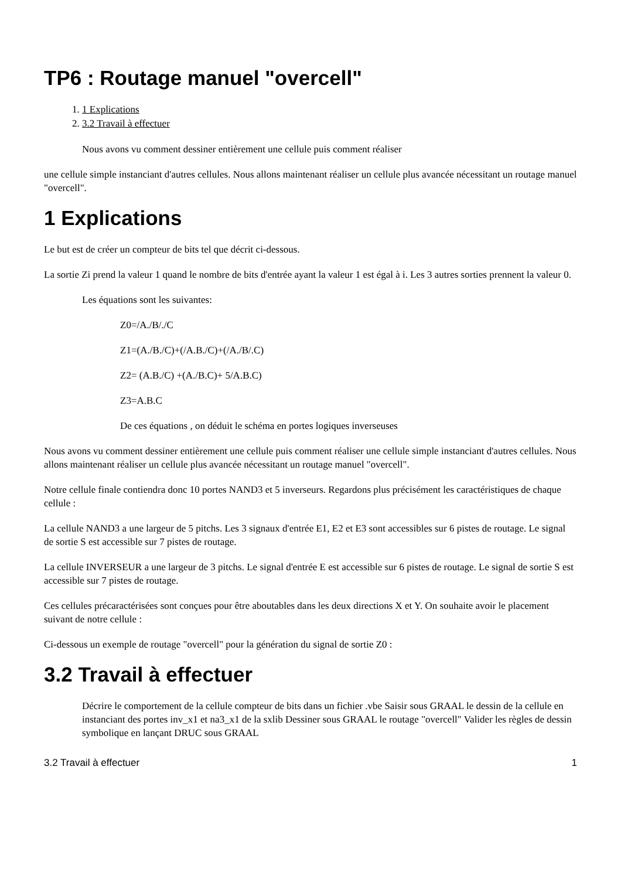TP6 : Routage manuel "overcell"
1. 1 Explications
2. 3.2 Travail à effectuer
Nous avons vu comment dessiner entièrement une cellule puis comment réaliser
une cellule simple instanciant d'autres cellules. Nous allons maintenant réaliser un cellule plus avancée nécessitant un routage manuel "overcell".
1 Explications
Le but est de créer un compteur de bits tel que décrit ci-dessous.
La sortie Zi prend la valeur 1 quand le nombre de bits d'entrée ayant la valeur 1 est égal à i. Les 3 autres sorties prennent la valeur 0.
Les équations sont les suivantes:
Z0=/A./B/./C
Z1=(A./B./C)+(/A.B./C)+(/A./B/.C)
Z2= (A.B./C) +(A./B.C)+ 5/A.B.C)
Z3=A.B.C
De ces équations , on déduit le schéma en portes logiques inverseuses
Nous avons vu comment dessiner entièrement une cellule puis comment réaliser une cellule simple instanciant d'autres cellules. Nous allons maintenant réaliser un cellule plus avancée nécessitant un routage manuel "overcell".
Notre cellule finale contiendra donc 10 portes NAND3 et 5 inverseurs. Regardons plus précisément les caractéristiques de chaque cellule :
La cellule NAND3 a une largeur de 5 pitchs. Les 3 signaux d'entrée E1, E2 et E3 sont accessibles sur 6 pistes de routage. Le signal de sortie S est accessible sur 7 pistes de routage.
La cellule INVERSEUR a une largeur de 3 pitchs. Le signal d'entrée E est accessible sur 6 pistes de routage. Le signal de sortie S est accessible sur 7 pistes de routage.
Ces cellules précaractérisées sont conçues pour être aboutables dans les deux directions X et Y. On souhaite avoir le placement suivant de notre cellule :
Ci-dessous un exemple de routage "overcell" pour la génération du signal de sortie Z0 :
3.2 Travail à effectuer
Décrire le comportement de la cellule compteur de bits dans un fichier .vbe Saisir sous GRAAL le dessin de la cellule en instanciant des portes inv_x1 et na3_x1 de la sxlib Dessiner sous GRAAL le routage "overcell" Valider les règles de dessin symbolique en lançant DRUC sous GRAAL
3.2 Travail à effectuer 1